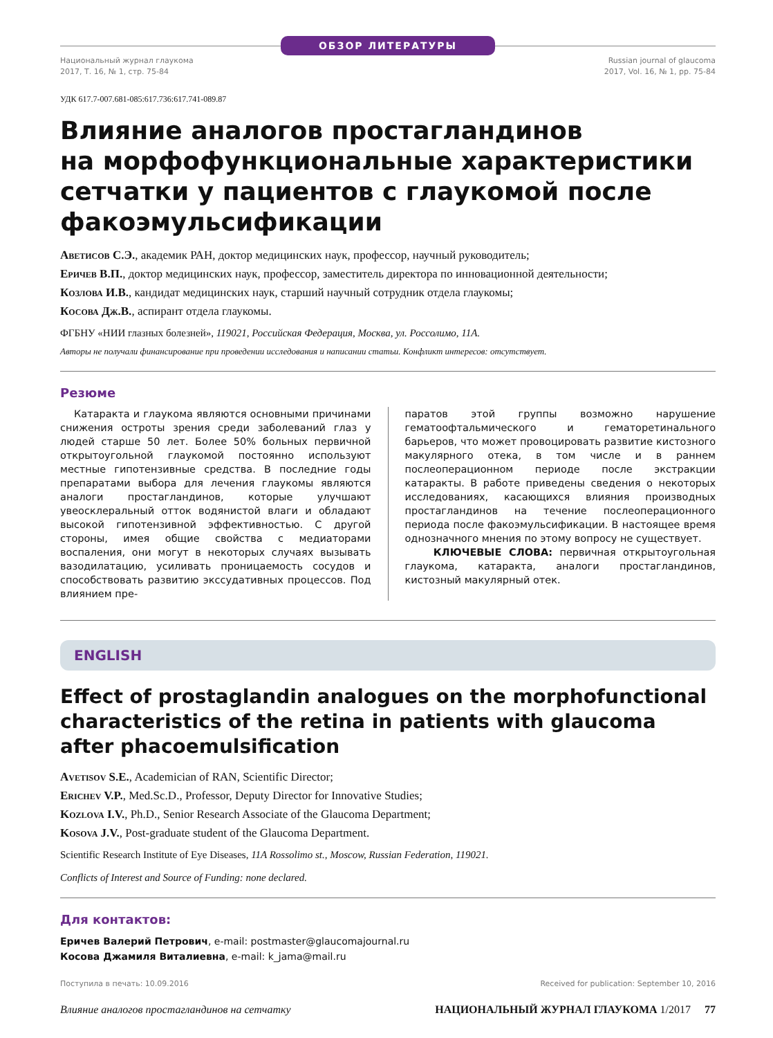ОБЗОР ЛИТЕРАТУРЫ
Национальный журнал глаукома
2017, Т. 16, № 1, стр. 75-84
Russian journal of glaucoma
2017, Vol. 16, № 1, pp. 75-84
УДК 617.7-007.681-085:617.736:617.741-089.87
Влияние аналогов простагландинов
на морфофункциональные характеристики
сетчатки у пациентов с глаукомой после
факоэмульсификации
Аветисов С.Э., академик РАН, доктор медицинских наук, профессор, научный руководитель;
Еричев В.П., доктор медицинских наук, профессор, заместитель директора по инновационной деятельности;
Козлова И.В., кандидат медицинских наук, старший научный сотрудник отдела глаукомы;
Косова Дж.В., аспирант отдела глаукомы.
ФГБНУ «НИИ глазных болезней», 119021, Российская Федерация, Москва, ул. Россолимо, 11А.
Авторы не получали финансирование при проведении исследования и написании статьи. Конфликт интересов: отсутствует.
Резюме
Катаракта и глаукома являются основными причинами снижения остроты зрения среди заболеваний глаз у людей старше 50 лет. Более 50% больных первичной открытоугольной глаукомой постоянно используют местные гипотензивные средства. В последние годы препаратами выбора для лечения глаукомы являются аналоги простагландинов, которые улучшают увеосклеральный отток водянистой влаги и обладают высокой гипотензивной эффективностью. С другой стороны, имея общие свойства с медиаторами воспаления, они могут в некоторых случаях вызывать вазодилатацию, усиливать проницаемость сосудов и способствовать развитию экссудативных процессов. Под влиянием пре-
паратов этой группы возможно нарушение гематоофтальмического и гематоретинального барьеров, что может провоцировать развитие кистозного макулярного отека, в том числе и в раннем послеоперационном периоде после экстракции катаракты. В работе приведены сведения о некоторых исследованиях, касающихся влияния производных простагландинов на течение послеоперационного периода после факоэмульсификации. В настоящее время однозначного мнения по этому вопросу не существует.
КЛЮЧЕВЫЕ СЛОВА: первичная открытоугольная глаукома, катаракта, аналоги простагландинов, кистозный макулярный отек.
ENGLISH
Effect of prostaglandin analogues on the morphofunctional
characteristics of the retina in patients with glaucoma
after phacoemulsification
Avetisov S.E., Academician of RAN, Scientific Director;
Erichev V.P., Med.Sc.D., Professor, Deputy Director for Innovative Studies;
Kozlova I.V., Ph.D., Senior Research Associate of the Glaucoma Department;
Kosova J.V., Post-graduate student of the Glaucoma Department.
Scientific Research Institute of Eye Diseases, 11A Rossolimo st., Moscow, Russian Federation, 119021.
Conflicts of Interest and Source of Funding: none declared.
Для контактов:
Еричев Валерий Петрович, e-mail: postmaster@glaucomajournal.ru
Косова Джамиля Виталиевна, e-mail: k_jama@mail.ru
Поступила в печать: 10.09.2016 Received for publication: September 10, 2016
Влияние аналогов простагландинов на сетчатку НАЦИОНАЛЬНЫЙ ЖУРНАЛ ГЛАУКОМА 1/2017 77